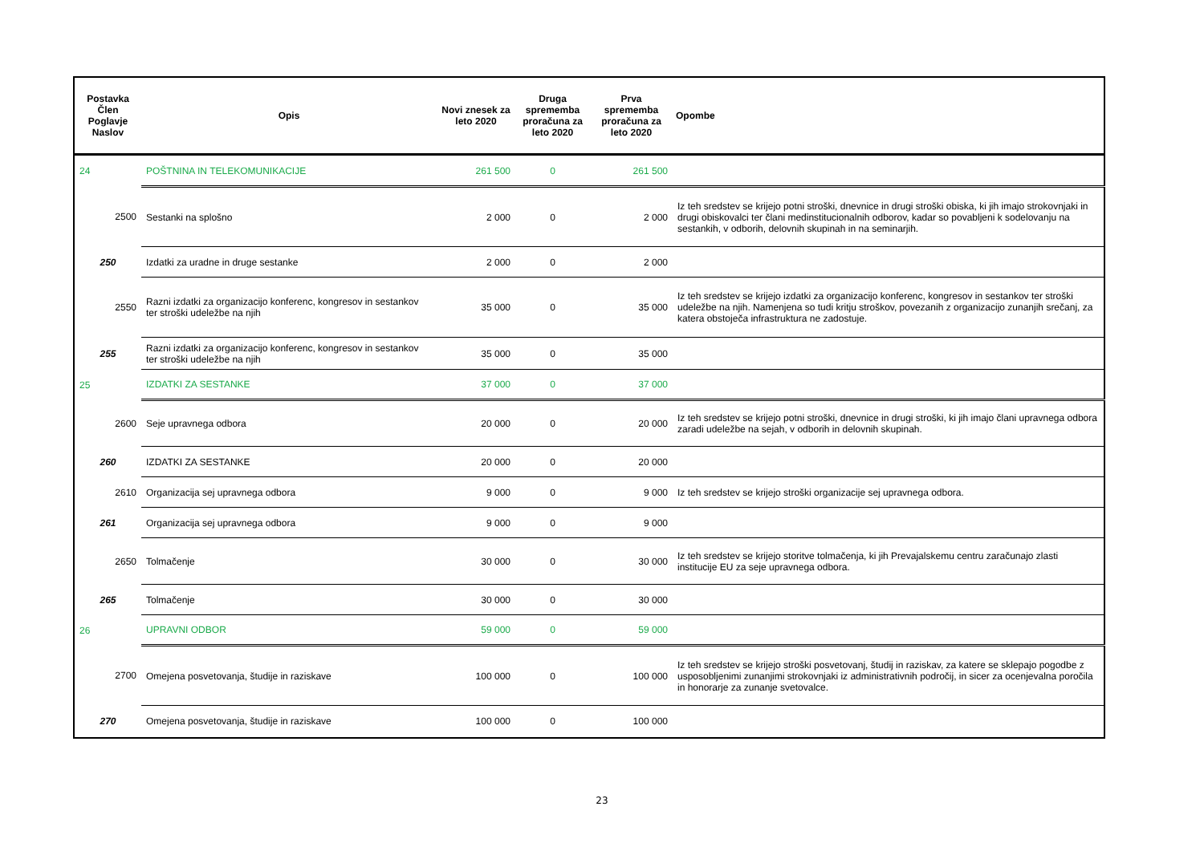| Postavka Člen Poglavje Naslov | Opis | Novi znesek za leto 2020 | Druga sprememba proračuna za leto 2020 | Prva sprememba proračuna za leto 2020 | Opombe |
| --- | --- | --- | --- | --- | --- |
| 24 | POŠTNINA IN TELEKOMUNIKACIJE | 261 500 | 0 | 261 500 | |
| 2500 | Sestanki na splošno | 2 000 | 0 | 2 000 | Iz teh sredstev se krijejo potni stroški, dnevnice in drugi stroški obiska, ki jih imajo strokovnjaki in drugi obiskovalci ter člani medinstitucionalnih odborov, kadar so povabljeni k sodelovanju na sestankih, v odborih, delovnih skupinah in na seminarjih. |
| 250 | Izdatki za uradne in druge sestanke | 2 000 | 0 | 2 000 | |
| 2550 | Razni izdatki za organizacijo konferenc, kongresov in sestankov ter stroški udeležbe na njih | 35 000 | 0 | 35 000 | Iz teh sredstev se krijejo izdatki za organizacijo konferenc, kongresov in sestankov ter stroški udeležbe na njih. Namenjena so tudi kritju stroškov, povezanih z organizacijo zunanjih srečanj, za katera obstoječa infrastruktura ne zadostuje. |
| 255 | Razni izdatki za organizacijo konferenc, kongresov in sestankov ter stroški udeležbe na njih | 35 000 | 0 | 35 000 | |
| 25 | IZDATKI ZA SESTANKE | 37 000 | 0 | 37 000 | |
| 2600 | Seje upravnega odbora | 20 000 | 0 | 20 000 | Iz teh sredstev se krijejo potni stroški, dnevnice in drugi stroški, ki jih imajo člani upravnega odbora zaradi udeležbe na sejah, v odborih in delovnih skupinah. |
| 260 | IZDATKI ZA SESTANKE | 20 000 | 0 | 20 000 | |
| 2610 | Organizacija sej upravnega odbora | 9 000 | 0 | 9 000 | Iz teh sredstev se krijejo stroški organizacije sej upravnega odbora. |
| 261 | Organizacija sej upravnega odbora | 9 000 | 0 | 9 000 | |
| 2650 | Tolmačenje | 30 000 | 0 | 30 000 | Iz teh sredstev se krijejo storitve tolmačenja, ki jih Prevajalskemu centru zaračunajo zlasti institucije EU za seje upravnega odbora. |
| 265 | Tolmačenje | 30 000 | 0 | 30 000 | |
| 26 | UPRAVNI ODBOR | 59 000 | 0 | 59 000 | |
| 2700 | Omejena posvetovanja, študije in raziskave | 100 000 | 0 | 100 000 | Iz teh sredstev se krijejo stroški posvetovanj, študij in raziskav, za katere se sklepajo pogodbe z usposobljenimi zunanjimi strokovnjaki iz administrativnih področij, in sicer za ocenjevalna poročila in honorarje za zunanje svetovalce. |
| 270 | Omejena posvetovanja, študije in raziskave | 100 000 | 0 | 100 000 | |
23